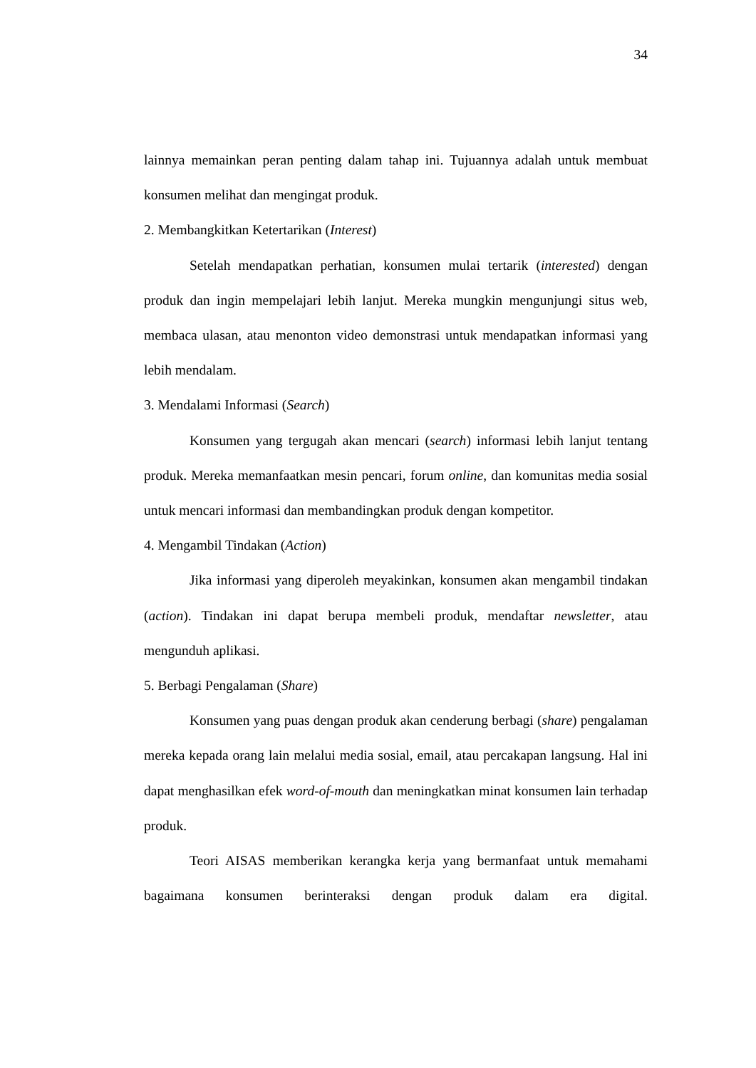34
lainnya memainkan peran penting dalam tahap ini. Tujuannya adalah untuk membuat konsumen melihat dan mengingat produk.
2. Membangkitkan Ketertarikan (Interest)
Setelah mendapatkan perhatian, konsumen mulai tertarik (interested) dengan produk dan ingin mempelajari lebih lanjut. Mereka mungkin mengunjungi situs web, membaca ulasan, atau menonton video demonstrasi untuk mendapatkan informasi yang lebih mendalam.
3. Mendalami Informasi (Search)
Konsumen yang tergugah akan mencari (search) informasi lebih lanjut tentang produk. Mereka memanfaatkan mesin pencari, forum online, dan komunitas media sosial untuk mencari informasi dan membandingkan produk dengan kompetitor.
4. Mengambil Tindakan (Action)
Jika informasi yang diperoleh meyakinkan, konsumen akan mengambil tindakan (action). Tindakan ini dapat berupa membeli produk, mendaftar newsletter, atau mengunduh aplikasi.
5. Berbagi Pengalaman (Share)
Konsumen yang puas dengan produk akan cenderung berbagi (share) pengalaman mereka kepada orang lain melalui media sosial, email, atau percakapan langsung. Hal ini dapat menghasilkan efek word-of-mouth dan meningkatkan minat konsumen lain terhadap produk.
Teori AISAS memberikan kerangka kerja yang bermanfaat untuk memahami bagaimana konsumen berinteraksi dengan produk dalam era digital.